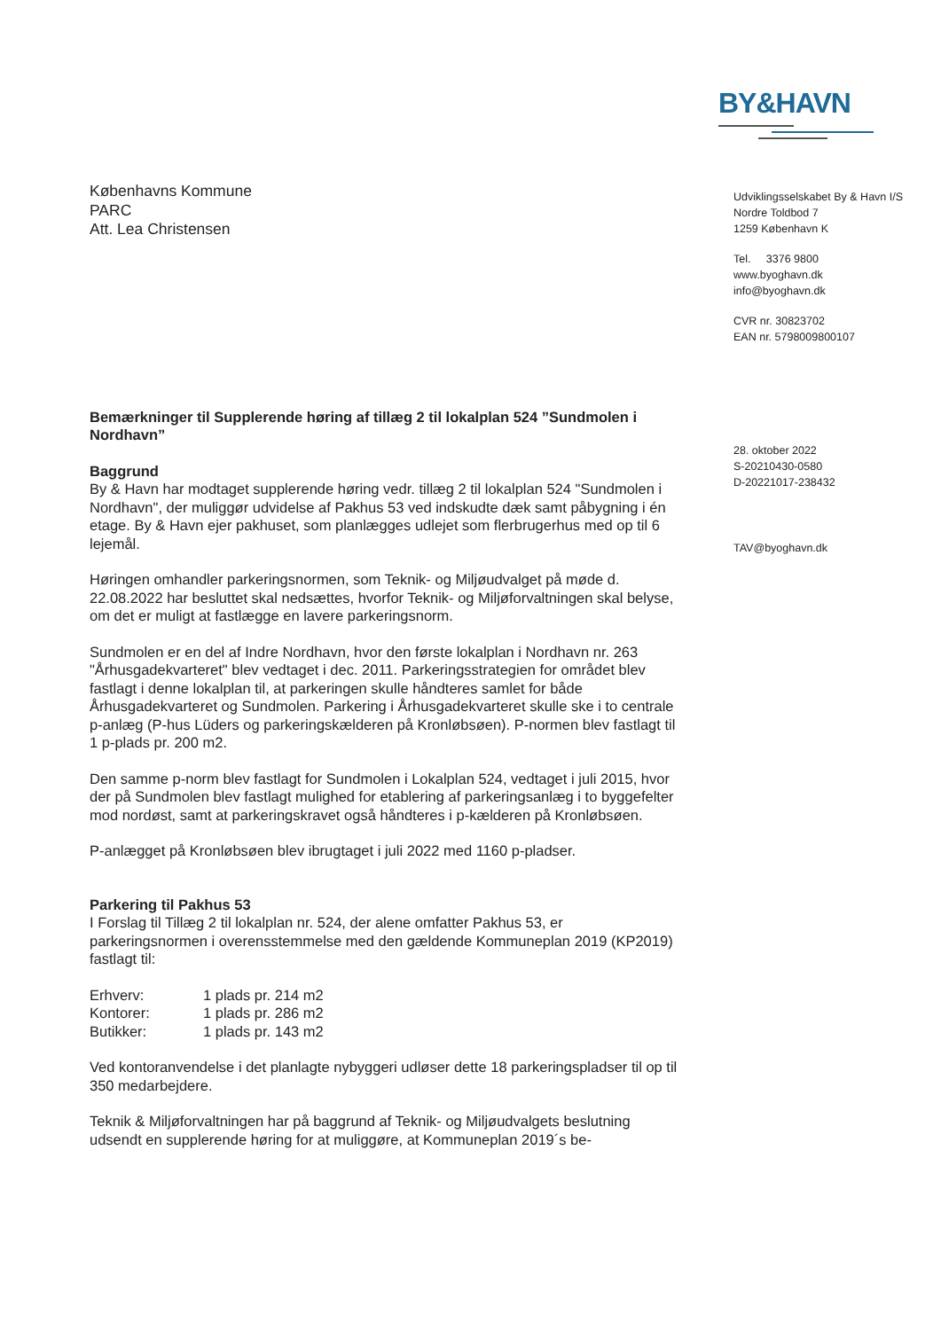BY&HAVN
Københavns Kommune
PARC
Att. Lea Christensen
Bemærkninger til Supplerende høring af tillæg 2 til lokalplan 524 ”Sundmolen i Nordhavn”
Baggrund
By & Havn har modtaget supplerende høring vedr. tillæg 2 til lokalplan 524 "Sundmolen i Nordhavn", der muliggør udvidelse af Pakhus 53 ved indskudte dæk samt påbygning i én etage. By & Havn ejer pakhuset, som planlægges udlejet som flerbrugerhus med op til 6 lejemål.
Høringen omhandler parkeringsnormen, som Teknik- og Miljøudvalget på møde d. 22.08.2022 har besluttet skal nedsættes, hvorfor Teknik- og Miljøforvaltningen skal belyse, om det er muligt at fastlægge en lavere parkeringsnorm.
Sundmolen er en del af Indre Nordhavn, hvor den første lokalplan i Nordhavn nr. 263 "Århusgadekvarteret" blev vedtaget i dec. 2011. Parkeringsstrategien for området blev fastlagt i denne lokalplan til, at parkeringen skulle håndteres samlet for både Århusgadekvarteret og Sundmolen. Parkering i Århusgadekvarteret skulle ske i to centrale p-anlæg (P-hus Lüders og parkeringskælderen på Kronløbsøen). P-normen blev fastlagt til 1 p-plads pr. 200 m2.
Den samme p-norm blev fastlagt for Sundmolen i Lokalplan 524, vedtaget i juli 2015, hvor der på Sundmolen blev fastlagt mulighed for etablering af parkeringsanlæg i to byggefelter mod nordøst, samt at parkeringskravet også håndteres i p-kælderen på Kronløbsøen.
P-anlægget på Kronløbsøen blev ibrugtaget i juli 2022 med 1160 p-pladser.
Parkering til Pakhus 53
I Forslag til Tillæg 2 til lokalplan nr. 524, der alene omfatter Pakhus 53, er parkeringsnormen i overensstemmelse med den gældende Kommuneplan 2019 (KP2019) fastlagt til:
| Erhverv: | 1 plads pr. 214 m2 |
| Kontorer: | 1 plads pr. 286 m2 |
| Butikker: | 1 plads pr. 143 m2 |
Ved kontoranvendelse i det planlagte nybyggeri udløser dette 18 parkeringspladser til op til 350 medarbejdere.
Teknik & Miljøforvaltningen har på baggrund af Teknik- og Miljøudvalgets beslutning udsendt en supplerende høring for at muliggøre, at Kommuneplan 2019´s be-
Udviklingsselskabet By & Havn I/S
Nordre Toldbod 7
1259 København K
Tel. 3376 9800
www.byoghavn.dk
info@byoghavn.dk
CVR nr. 30823702
EAN nr. 5798009800107
28. oktober 2022
S-20210430-0580
D-20221017-238432
TAV@byoghavn.dk